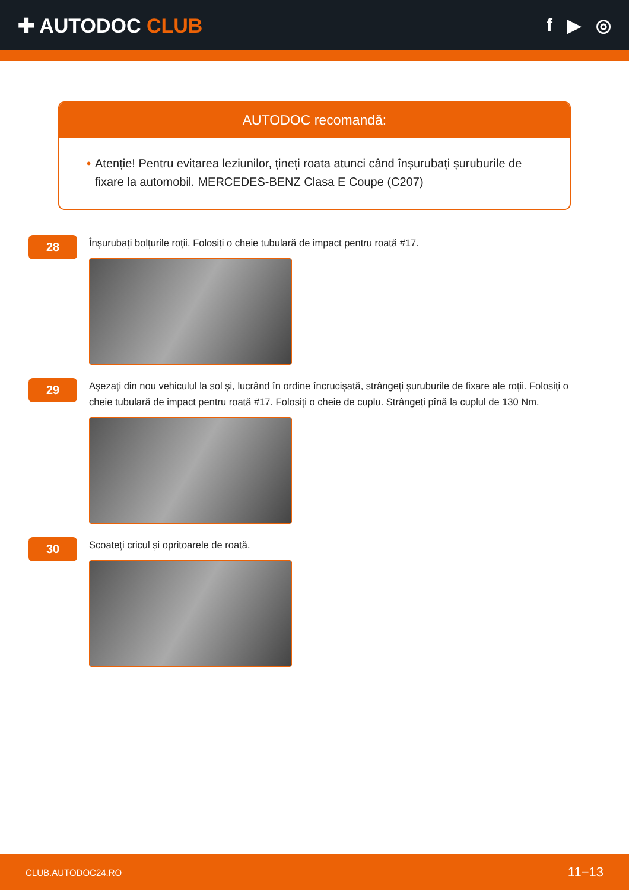✚ AUTODOC CLUB f ▶ ◎
AUTODOC recomandă:
• Atenție! Pentru evitarea leziunilor, țineți roata atunci când înșurubați șuruburile de fixare la automobil. MERCEDES-BENZ Clasa E Coupe (C207)
28
Înșurubați bolțurile roții. Folosiți o cheie tubulară de impact pentru roată #17.
29
Așezați din nou vehiculul la sol și, lucrând în ordine încrucișată, strângeți șuruburile de fixare ale roții. Folosiți o cheie tubulară de impact pentru roată #17. Folosiți o cheie de cuplu. Strângeți pînă la cuplul de 130 Nm.
30
Scoateți cricul și opritoarele de roată.
CLUB.AUTODOC24.RO 11−13